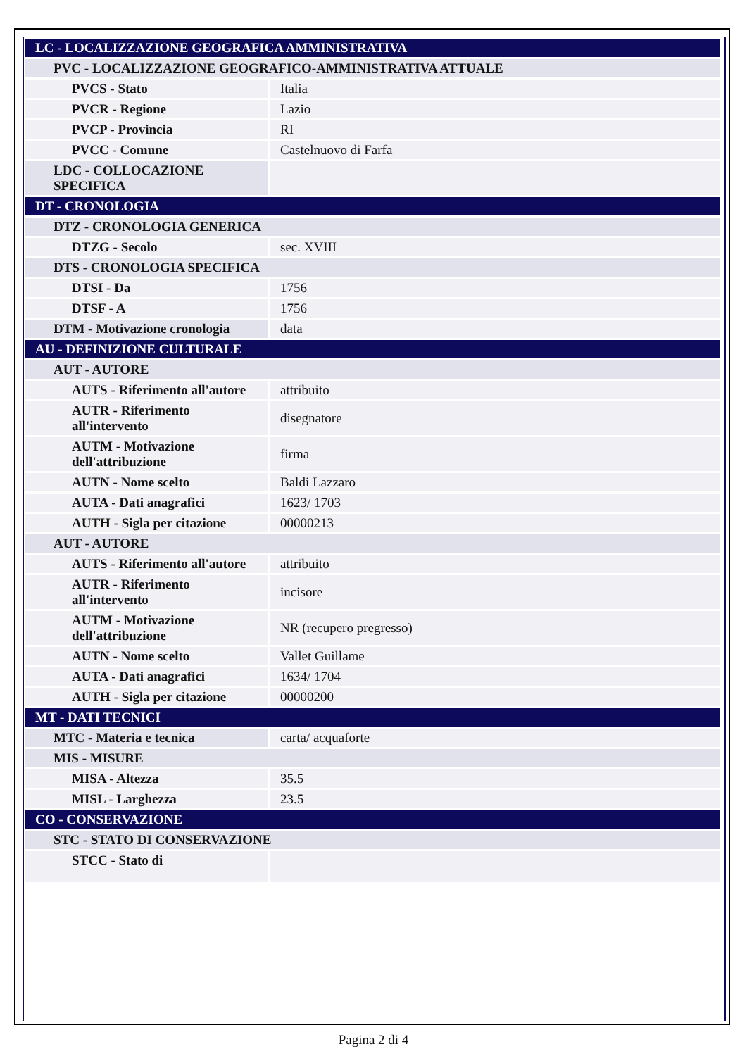| LC - LOCALIZZAZIONE GEOGRAFICA AMMINISTRATIVA | |
| PVC - LOCALIZZAZIONE GEOGRAFICO-AMMINISTRATIVA ATTUALE | |
| PVCS - Stato | Italia |
| PVCR - Regione | Lazio |
| PVCP - Provincia | RI |
| PVCC - Comune | Castelnuovo di Farfa |
| LDC - COLLOCAZIONE SPECIFICA | |
| DT - CRONOLOGIA | |
| DTZ - CRONOLOGIA GENERICA | |
| DTZG - Secolo | sec. XVIII |
| DTS - CRONOLOGIA SPECIFICA | |
| DTSI - Da | 1756 |
| DTSF - A | 1756 |
| DTM - Motivazione cronologia | data |
| AU - DEFINIZIONE CULTURALE | |
| AUT - AUTORE | |
| AUTS - Riferimento all'autore | attribuito |
| AUTR - Riferimento all'intervento | disegnatore |
| AUTM - Motivazione dell'attribuzione | firma |
| AUTN - Nome scelto | Baldi Lazzaro |
| AUTA - Dati anagrafici | 1623/ 1703 |
| AUTH - Sigla per citazione | 00000213 |
| AUT - AUTORE | |
| AUTS - Riferimento all'autore | attribuito |
| AUTR - Riferimento all'intervento | incisore |
| AUTM - Motivazione dell'attribuzione | NR (recupero pregresso) |
| AUTN - Nome scelto | Vallet Guillame |
| AUTA - Dati anagrafici | 1634/ 1704 |
| AUTH - Sigla per citazione | 00000200 |
| MT - DATI TECNICI | |
| MTC - Materia e tecnica | carta/ acquaforte |
| MIS - MISURE | |
| MISA - Altezza | 35.5 |
| MISL - Larghezza | 23.5 |
| CO - CONSERVAZIONE | |
| STC - STATO DI CONSERVAZIONE | |
| STCC - Stato di | |
Pagina 2 di 4